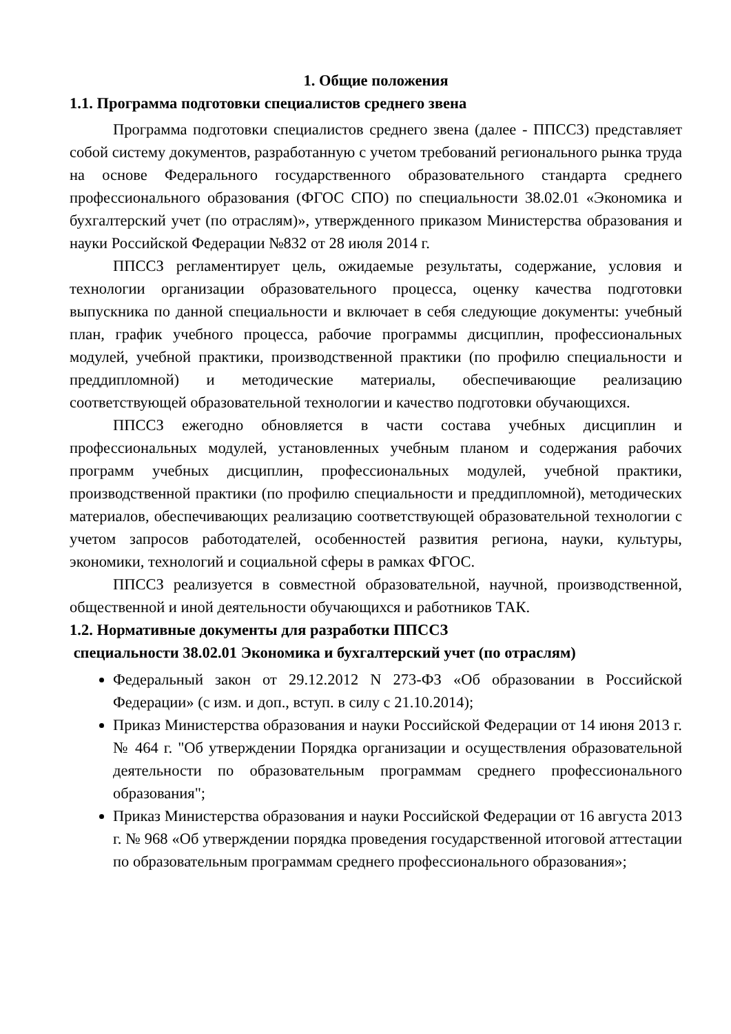1. Общие положения
1.1. Программа подготовки специалистов среднего звена
Программа подготовки специалистов среднего звена (далее - ППССЗ) представляет собой систему документов, разработанную с учетом требований регионального рынка труда на основе Федерального государственного образовательного стандарта среднего профессионального образования (ФГОС СПО) по специальности 38.02.01 «Экономика и бухгалтерский учет (по отраслям)», утвержденного приказом Министерства образования и науки Российской Федерации №832 от 28 июля 2014 г.
ППССЗ регламентирует цель, ожидаемые результаты, содержание, условия и технологии организации образовательного процесса, оценку качества подготовки выпускника по данной специальности и включает в себя следующие документы: учебный план, график учебного процесса, рабочие программы дисциплин, профессиональных модулей, учебной практики, производственной практики (по профилю специальности и преддипломной) и методические материалы, обеспечивающие реализацию соответствующей образовательной технологии и качество подготовки обучающихся.
ППССЗ ежегодно обновляется в части состава учебных дисциплин и профессиональных модулей, установленных учебным планом и содержания рабочих программ учебных дисциплин, профессиональных модулей, учебной практики, производственной практики (по профилю специальности и преддипломной), методических материалов, обеспечивающих реализацию соответствующей образовательной технологии с учетом запросов работодателей, особенностей развития региона, науки, культуры, экономики, технологий и социальной сферы в рамках ФГОС.
ППССЗ реализуется в совместной образовательной, научной, производственной, общественной и иной деятельности обучающихся и работников ТАК.
1.2. Нормативные документы для разработки ППССЗ
специальности 38.02.01 Экономика и бухгалтерский учет (по отраслям)
Федеральный закон от 29.12.2012 N 273-ФЗ «Об образовании в Российской Федерации» (с изм. и доп., вступ. в силу с 21.10.2014);
Приказ Министерства образования и науки Российской Федерации от 14 июня 2013 г. № 464 г. "Об утверждении Порядка организации и осуществления образовательной деятельности по образовательным программам среднего профессионального образования";
Приказ Министерства образования и науки Российской Федерации от 16 августа 2013 г. № 968 «Об утверждении порядка проведения государственной итоговой аттестации по образовательным программам среднего профессионального образования»;